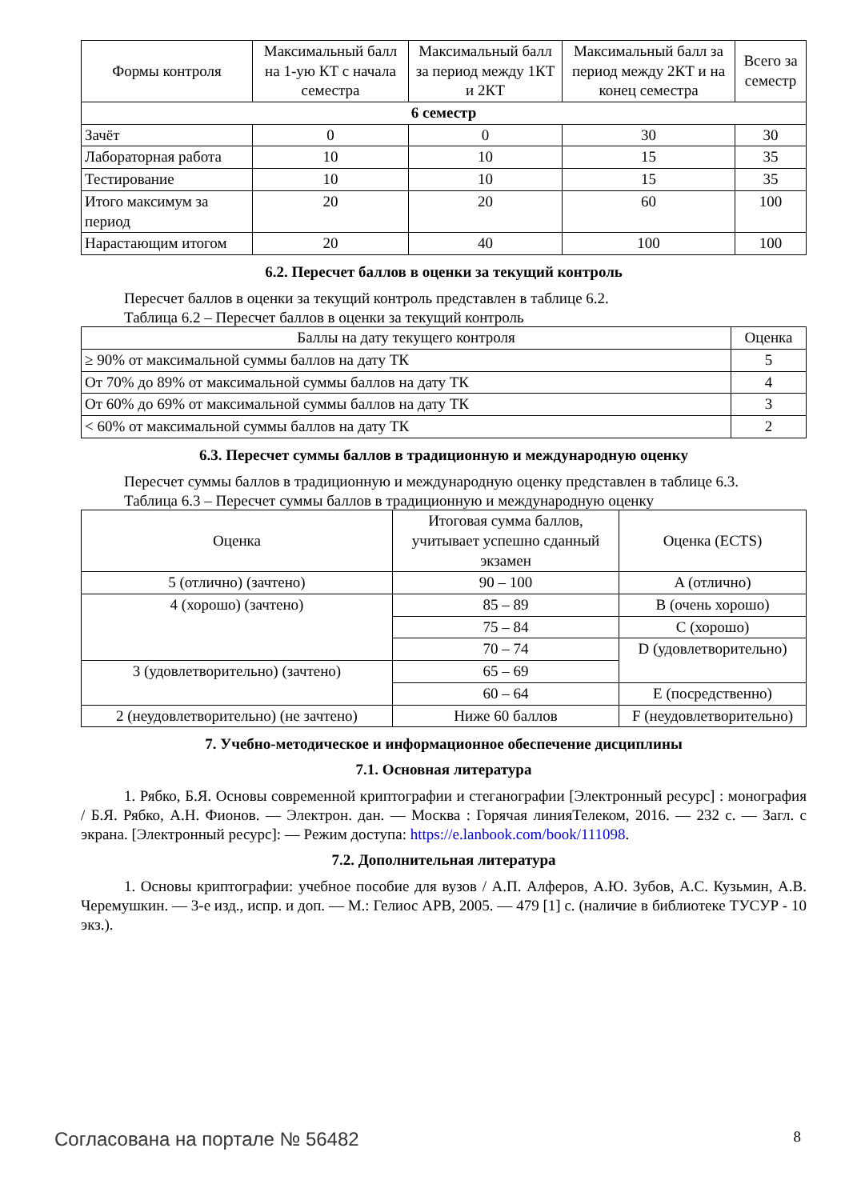| Формы контроля | Максимальный балл на 1-ую КТ с начала семестра | Максимальный балл за период между 1КТ и 2КТ | Максимальный балл за период между 2КТ и на конец семестра | Всего за семестр |
| --- | --- | --- | --- | --- |
| 6 семестр | | | | |
| Зачёт | 0 | 0 | 30 | 30 |
| Лабораторная работа | 10 | 10 | 15 | 35 |
| Тестирование | 10 | 10 | 15 | 35 |
| Итого максимум за период | 20 | 20 | 60 | 100 |
| Нарастающим итогом | 20 | 40 | 100 | 100 |
6.2. Пересчет баллов в оценки за текущий контроль
Пересчет баллов в оценки за текущий контроль представлен в таблице 6.2.
Таблица 6.2 – Пересчет баллов в оценки за текущий контроль
| Баллы на дату текущего контроля | Оценка |
| --- | --- |
| ≥ 90% от максимальной суммы баллов на дату ТК | 5 |
| От 70% до 89% от максимальной суммы баллов на дату ТК | 4 |
| От 60% до 69% от максимальной суммы баллов на дату ТК | 3 |
| < 60% от максимальной суммы баллов на дату ТК | 2 |
6.3. Пересчет суммы баллов в традиционную и международную оценку
Пересчет суммы баллов в традиционную и международную оценку представлен в таблице 6.3.
Таблица 6.3 – Пересчет суммы баллов в традиционную и международную оценку
| Оценка | Итоговая сумма баллов, учитывает успешно сданный экзамен | Оценка (ECTS) |
| --- | --- | --- |
| 5 (отлично) (зачтено) | 90 – 100 | A (отлично) |
| 4 (хорошо) (зачтено) | 85 – 89 | B (очень хорошо) |
| | 75 – 84 | C (хорошо) |
| | 70 – 74 | D (удовлетворительно) |
| 3 (удовлетворительно) (зачтено) | 65 – 69 | |
| | 60 – 64 | E (посредственно) |
| 2 (неудовлетворительно) (не зачтено) | Ниже 60 баллов | F (неудовлетворительно) |
7. Учебно-методическое и информационное обеспечение дисциплины
7.1. Основная литература
1. Рябко, Б.Я. Основы современной криптографии и стеганографии [Электронный ресурс] : монография / Б.Я. Рябко, А.Н. Фионов. — Электрон. дан. — Москва : Горячая линияТелеком, 2016. — 232 с. — Загл. с экрана. [Электронный ресурс]: — Режим доступа: https://e.lanbook.com/book/111098.
7.2. Дополнительная литература
1. Основы криптографии: учебное пособие для вузов / А.П. Алферов, А.Ю. Зубов, А.С. Кузьмин, А.В. Черемушкин. — 3-е изд., испр. и доп. — М.: Гелиос АРВ, 2005. — 479 [1] с. (наличие в библиотеке ТУСУР - 10 экз.).
Согласована на портале № 56482 8